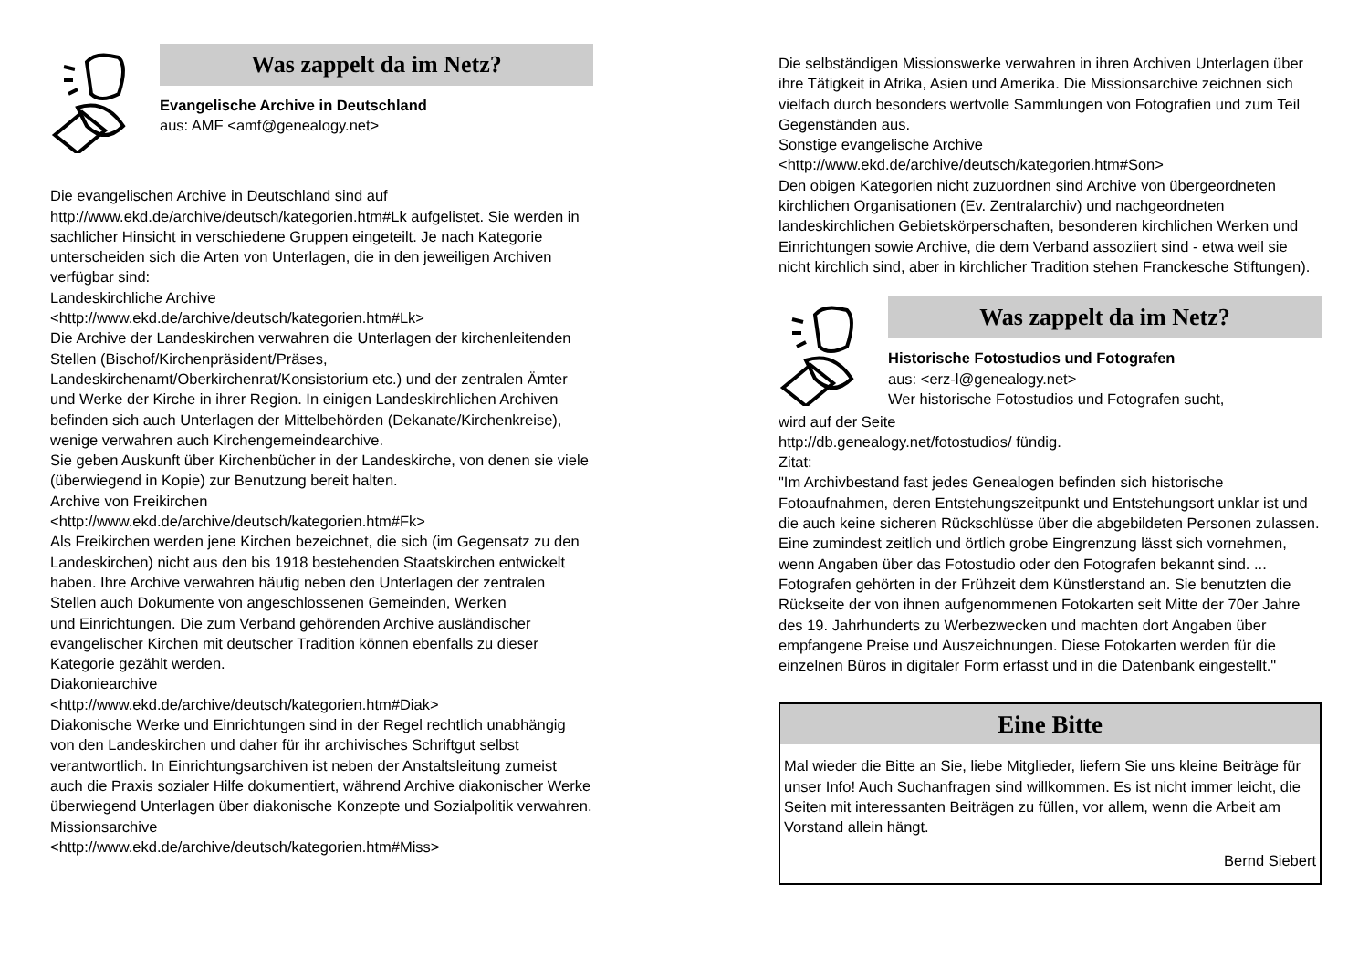Was zappelt da im Netz?
Evangelische Archive in Deutschland
aus: AMF <amf@genealogy.net>
Die evangelischen Archive in Deutschland sind auf
http://www.ekd.de/archive/deutsch/kategorien.htm#Lk aufgelistet. Sie werden in sachlicher Hinsicht in verschiedene Gruppen eingeteilt. Je nach Kategorie unterscheiden sich die Arten von Unterlagen, die in den jeweiligen Archiven verfügbar sind:
Landeskirchliche Archive
<http://www.ekd.de/archive/deutsch/kategorien.htm#Lk>
Die Archive der Landeskirchen verwahren die Unterlagen der kirchenleitenden Stellen (Bischof/Kirchenpräsident/Präses, Landeskirchenamt/Oberkirchenrat/Konsistorium etc.) und der zentralen Ämter und Werke der Kirche in ihrer Region. In einigen Landeskirchlichen Archiven befinden sich auch Unterlagen der Mittelbehörden (Dekanate/Kirchenkreise), wenige verwahren auch Kirchengemeindearchive.
Sie geben Auskunft über Kirchenbücher in der Landeskirche, von denen sie viele (überwiegend in Kopie) zur Benutzung bereit halten.
Archive von Freikirchen
<http://www.ekd.de/archive/deutsch/kategorien.htm#Fk>
Als Freikirchen werden jene Kirchen bezeichnet, die sich (im Gegensatz zu den Landeskirchen) nicht aus den bis 1918 bestehenden Staatskirchen entwickelt haben. Ihre Archive verwahren häufig neben den Unterlagen der zentralen Stellen auch Dokumente von angeschlossenen Gemeinden, Werken
und Einrichtungen. Die zum Verband gehörenden Archive ausländischer evangelischer Kirchen mit deutscher Tradition können ebenfalls zu dieser Kategorie gezählt werden.
Diakoniearchive
<http://www.ekd.de/archive/deutsch/kategorien.htm#Diak>
Diakonische Werke und Einrichtungen sind in der Regel rechtlich unabhängig von den Landeskirchen und daher für ihr archivisches Schriftgut selbst verantwortlich. In Einrichtungsarchiven ist neben der Anstaltsleitung zumeist auch die Praxis sozialer Hilfe dokumentiert, während Archive diakonischer Werke überwiegend Unterlagen über diakonische Konzepte und Sozialpolitik verwahren.
Missionsarchive
<http://www.ekd.de/archive/deutsch/kategorien.htm#Miss>
Die selbständigen Missionswerke verwahren in ihren Archiven Unterlagen über ihre Tätigkeit in Afrika, Asien und Amerika. Die Missionsarchive zeichnen sich vielfach durch besonders wertvolle Sammlungen von Fotografien und zum Teil Gegenständen aus.
Sonstige evangelische Archive
<http://www.ekd.de/archive/deutsch/kategorien.htm#Son>
Den obigen Kategorien nicht zuzuordnen sind Archive von übergeordneten kirchlichen Organisationen (Ev. Zentralarchiv) und nachgeordneten landeskirchlichen Gebietskörperschaften, besonderen kirchlichen Werken und Einrichtungen sowie Archive, die dem Verband assoziiert sind - etwa weil sie nicht kirchlich sind, aber in kirchlicher Tradition stehen Franckesche Stiftungen).
Was zappelt da im Netz?
Historische Fotostudios und Fotografen
aus: <erz-l@genealogy.net>
Wer historische Fotostudios und Fotografen sucht,
wird auf der Seite
http://db.genealogy.net/fotostudios/ fündig.
Zitat:
"Im Archivbestand fast jedes Genealogen befinden sich historische Fotoaufnahmen, deren Entstehungszeitpunkt und Entstehungsort unklar ist und die auch keine sicheren Rückschlüsse über die abgebildeten Personen zulassen. Eine zumindest zeitlich und örtlich grobe Eingrenzung lässt sich vornehmen, wenn Angaben über das Fotostudio oder den Fotografen bekannt sind. ...
Fotografen gehörten in der Frühzeit dem Künstlerstand an. Sie benutzten die Rückseite der von ihnen aufgenommenen Fotokarten seit Mitte der 70er Jahre des 19. Jahrhunderts zu Werbezwecken und machten dort Angaben über empfangene Preise und Auszeichnungen. Diese Fotokarten werden für die einzelnen Büros in digitaler Form erfasst und in die Datenbank eingestellt."
Eine Bitte
Mal wieder die Bitte an Sie, liebe Mitglieder, liefern Sie uns kleine Beiträge für unser Info! Auch Suchanfragen sind willkommen. Es ist nicht immer leicht, die Seiten mit interessanten Beiträgen zu füllen, vor allem, wenn die Arbeit am Vorstand allein hängt.
Bernd Siebert